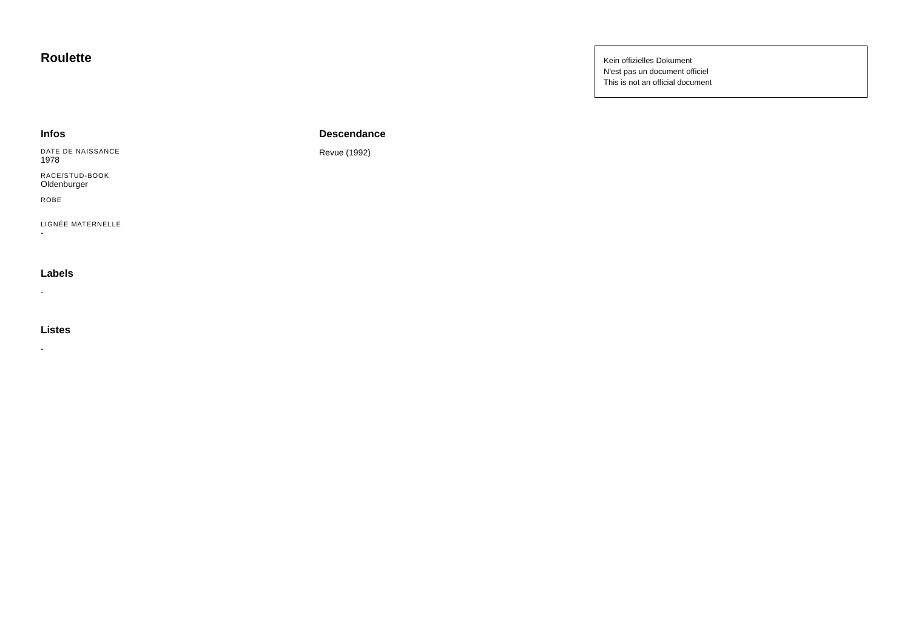Roulette
Kein offizielles Dokument
N'est pas un document officiel
This is not an official document
Infos
DATE DE NAISSANCE
1978
RACE/STUD-BOOK
Oldenburger
ROBE
LIGNÉE MATERNELLE
-
Labels
-
Listes
-
Descendance
Revue (1992)